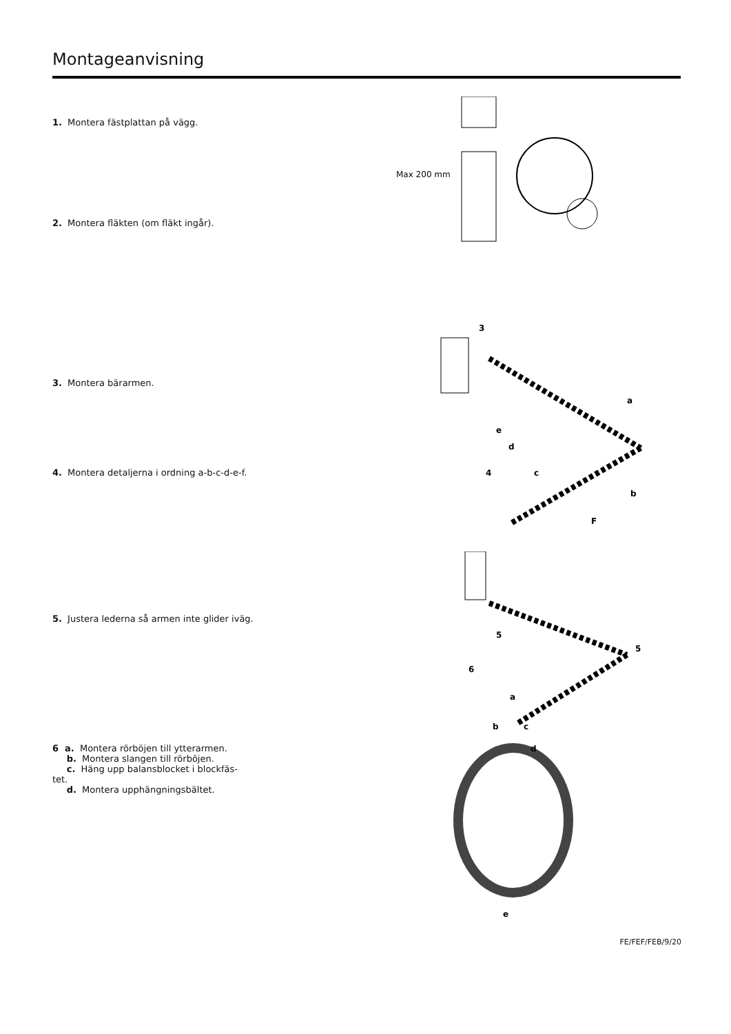Montageanvisning
1. Montera fästplattan på vägg.
2. Montera fläkten (om fläkt ingår).
3. Montera bärarmen.
4. Montera detaljerna i ordning a-b-c-d-e-f.
5. Justera lederna så armen inte glider iväg.
6 a. Montera rörböjen till ytterarmen.
b. Montera slangen till rörböjen.
c. Häng upp balansblocket i blockfäs-
tet.
d. Montera upphängningsbältet.
Max 200 mm
3
a
b
c
d
e
4
F
5
5
6
a
b
c
d
e
FE/FEF/FEB/9/20